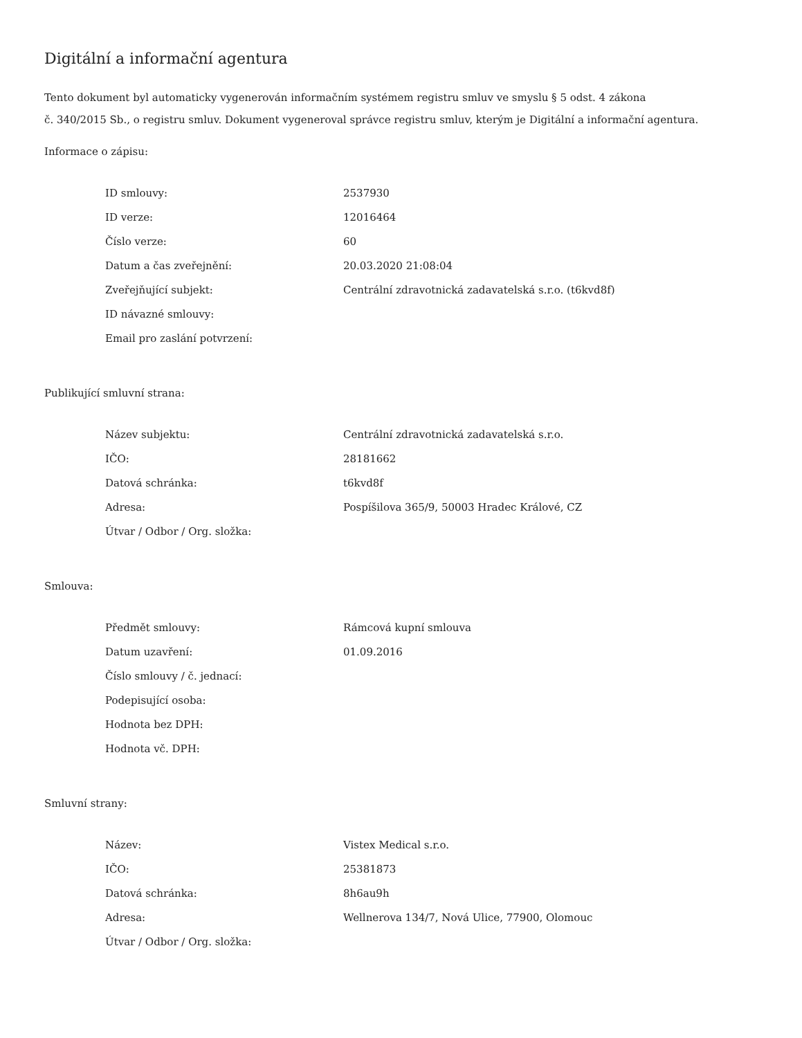Digitální a informační agentura
Tento dokument byl automaticky vygenerován informačním systémem registru smluv ve smyslu § 5 odst. 4 zákona
č. 340/2015 Sb., o registru smluv. Dokument vygeneroval správce registru smluv, kterým je Digitální a informační agentura.
Informace o zápisu:
| ID smlouvy: | 2537930 |
| ID verze: | 12016464 |
| Číslo verze: | 60 |
| Datum a čas zveřejnění: | 20.03.2020 21:08:04 |
| Zveřejňující subjekt: | Centrální zdravotnická zadavatelská s.r.o. (t6kvd8f) |
| ID návazné smlouvy: | |
| Email pro zaslání potvrzení: | |
Publikující smluvní strana:
| Název subjektu: | Centrální zdravotnická zadavatelská s.r.o. |
| IČO: | 28181662 |
| Datová schránka: | t6kvd8f |
| Adresa: | Pospíšilova 365/9, 50003 Hradec Králové, CZ |
| Útvar / Odbor / Org. složka: | |
Smlouva:
| Předmět smlouvy: | Rámcová kupní smlouva |
| Datum uzavření: | 01.09.2016 |
| Číslo smlouvy / č. jednací: | |
| Podepisující osoba: | |
| Hodnota bez DPH: | |
| Hodnota vč. DPH: | |
Smluvní strany:
| Název: | Vistex Medical s.r.o. |
| IČO: | 25381873 |
| Datová schránka: | 8h6au9h |
| Adresa: | Wellnerova 134/7, Nová Ulice, 77900, Olomouc |
| Útvar / Odbor / Org. složka: | |